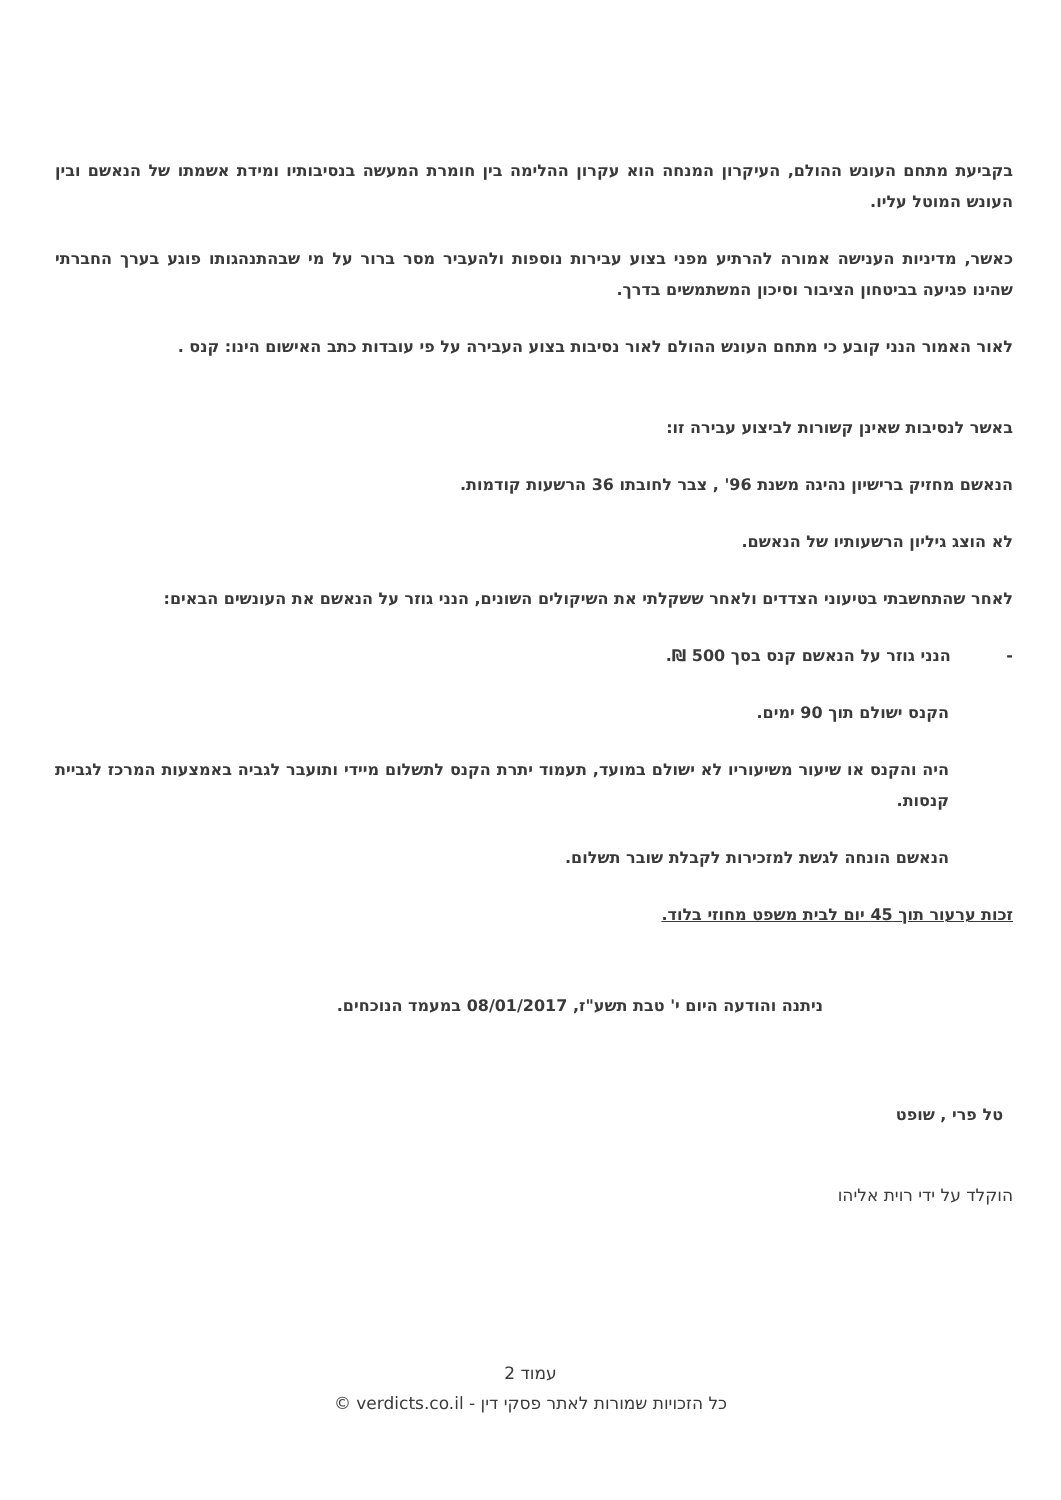בקביעת מתחם העונש ההולם, העיקרון המנחה הוא עקרון ההלימה בין חומרת המעשה בנסיבותיו ומידת אשמתו של הנאשם ובין העונש המוטל עליו.
כאשר, מדיניות הענישה אמורה להרתיע מפני בצוע עבירות נוספות ולהעביר מסר ברור על מי שבהתנהגותו פוגע בערך החברתי שהינו פגיעה בביטחון הציבור וסיכון המשתמשים בדרך.
לאור האמור הנני קובע כי מתחם העונש ההולם לאור נסיבות בצוע העבירה על פי עובדות כתב האישום הינו: קנס .
באשר לנסיבות שאינן קשורות לביצוע עבירה זו:
הנאשם מחזיק ברישיון נהיגה משנת 96' , צבר לחובתו 36 הרשעות קודמות.
לא הוצג גיליון הרשעותיו של הנאשם.
לאחר שהתחשבתי בטיעוני הצדדים ולאחר ששקלתי את השיקולים השונים, הנני גוזר על הנאשם את העונשים הבאים:
- הנני גוזר על הנאשם קנס בסך 500 ₪.
הקנס ישולם תוך 90 ימים.
היה והקנס או שיעור משיעוריו לא ישולם במועד, תעמוד יתרת הקנס לתשלום מיידי ותועבר לגביה באמצעות המרכז לגביית קנסות.
הנאשם הונחה לגשת למזכירות לקבלת שובר תשלום.
זכות ערעור תוך 45 יום לבית משפט מחוזי בלוד.
ניתנה והודעה היום י' טבת תשע"ז, 08/01/2017 במעמד הנוכחים.
טל פרי , שופט
הוקלד על ידי רוית אליהו
עמוד 2
כל הזכויות שמורות לאתר פסקי דין - verdicts.co.il ©